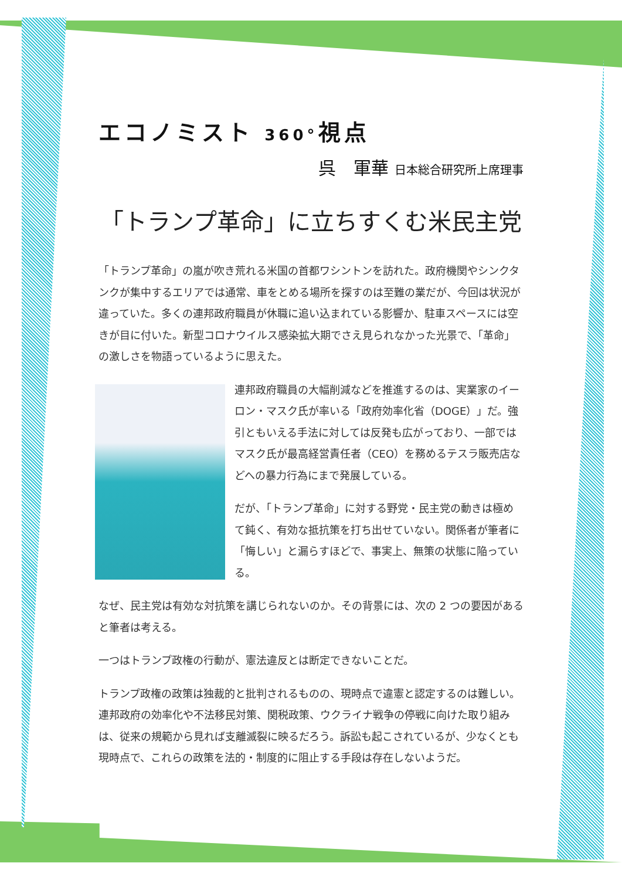エコノミスト 360°視点
呉　軍華 日本総合研究所上席理事
「トランプ革命」に立ちすくむ米民主党
「トランプ革命」の嵐が吹き荒れる米国の首都ワシントンを訪れた。政府機関やシンクタンクが集中するエリアでは通常、車をとめる場所を探すのは至難の業だが、今回は状況が違っていた。多くの連邦政府職員が休職に追い込まれている影響か、駐車スペースには空きが目に付いた。新型コロナウイルス感染拡大期でさえ見られなかった光景で、「革命」の激しさを物語っているように思えた。
連邦政府職員の大幅削減などを推進するのは、実業家のイーロン・マスク氏が率いる「政府効率化省（DOGE）」だ。強引ともいえる手法に対しては反発も広がっており、一部ではマスク氏が最高経営責任者（CEO）を務めるテスラ販売店などへの暴力行為にまで発展している。
だが、「トランプ革命」に対する野党・民主党の動きは極めて鈍く、有効な抵抗策を打ち出せていない。関係者が筆者に「悔しい」と漏らすほどで、事実上、無策の状態に陥っている。
なぜ、民主党は有効な対抗策を講じられないのか。その背景には、次の 2 つの要因があると筆者は考える。
一つはトランプ政権の行動が、憲法違反とは断定できないことだ。
トランプ政権の政策は独裁的と批判されるものの、現時点で違憲と認定するのは難しい。連邦政府の効率化や不法移民対策、関税政策、ウクライナ戦争の停戦に向けた取り組みは、従来の規範から見れば支離滅裂に映るだろう。訴訟も起こされているが、少なくとも現時点で、これらの政策を法的・制度的に阻止する手段は存在しないようだ。